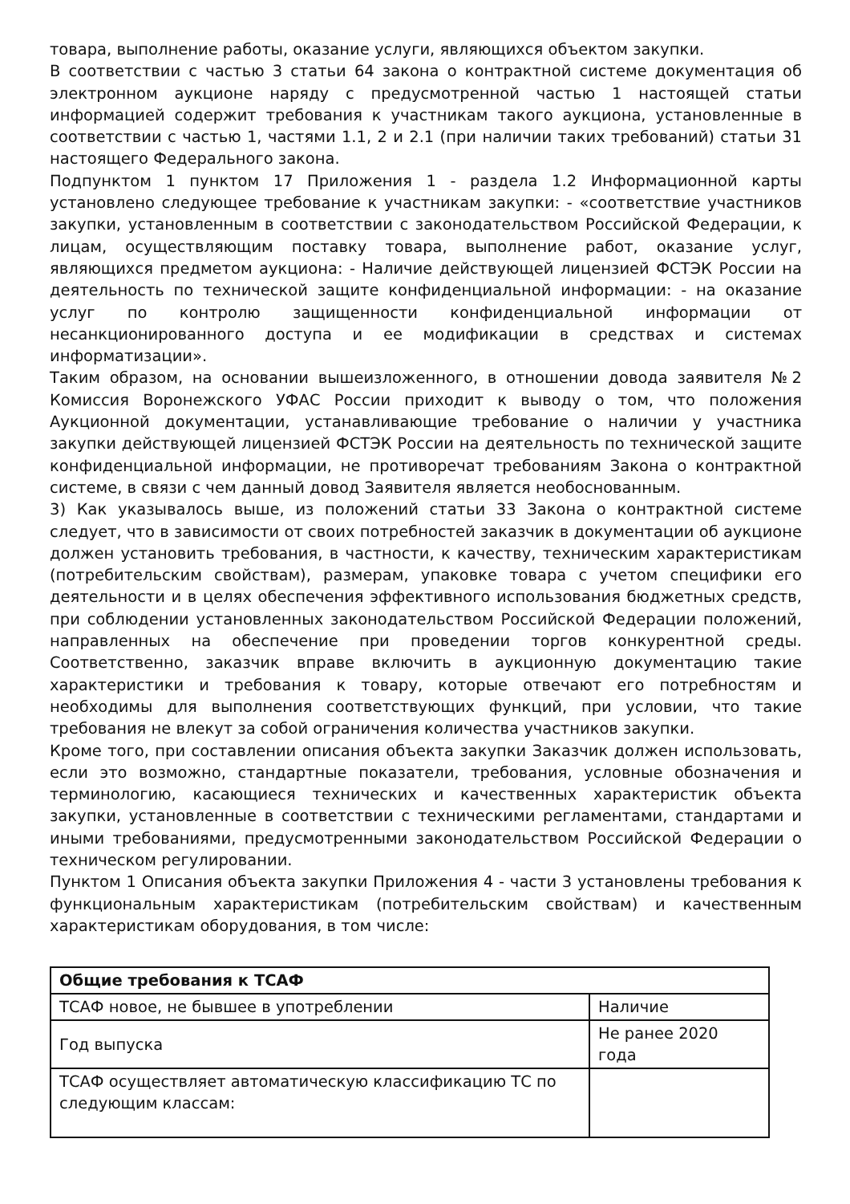товара, выполнение работы, оказание услуги, являющихся объектом закупки.
В соответствии с частью 3 статьи 64 закона о контрактной системе документация об электронном аукционе наряду с предусмотренной частью 1 настоящей статьи информацией содержит требования к участникам такого аукциона, установленные в соответствии с частью 1, частями 1.1, 2 и 2.1 (при наличии таких требований) статьи 31 настоящего Федерального закона.
Подпунктом 1 пунктом 17 Приложения 1 - раздела 1.2 Информационной карты установлено следующее требование к участникам закупки: - «соответствие участников закупки, установленным в соответствии с законодательством Российской Федерации, к лицам, осуществляющим поставку товара, выполнение работ, оказание услуг, являющихся предметом аукциона: - Наличие действующей лицензией ФСТЭК России на деятельность по технической защите конфиденциальной информации: - на оказание услуг по контролю защищенности конфиденциальной информации от несанкционированного доступа и ее модификации в средствах и системах информатизации».
Таким образом, на основании вышеизложенного, в отношении довода заявителя №2 Комиссия Воронежского УФАС России приходит к выводу о том, что положения Аукционной документации, устанавливающие требование о наличии у участника закупки действующей лицензией ФСТЭК России на деятельность по технической защите конфиденциальной информации, не противоречат требованиям Закона о контрактной системе, в связи с чем данный довод Заявителя является необоснованным.
3) Как указывалось выше, из положений статьи 33 Закона о контрактной системе следует, что в зависимости от своих потребностей заказчик в документации об аукционе должен установить требования, в частности, к качеству, техническим характеристикам (потребительским свойствам), размерам, упаковке товара с учетом специфики его деятельности и в целях обеспечения эффективного использования бюджетных средств, при соблюдении установленных законодательством Российской Федерации положений, направленных на обеспечение при проведении торгов конкурентной среды. Соответственно, заказчик вправе включить в аукционную документацию такие характеристики и требования к товару, которые отвечают его потребностям и необходимы для выполнения соответствующих функций, при условии, что такие требования не влекут за собой ограничения количества участников закупки.
Кроме того, при составлении описания объекта закупки Заказчик должен использовать, если это возможно, стандартные показатели, требования, условные обозначения и терминологию, касающиеся технических и качественных характеристик объекта закупки, установленные в соответствии с техническими регламентами, стандартами и иными требованиями, предусмотренными законодательством Российской Федерации о техническом регулировании.
Пунктом 1 Описания объекта закупки Приложения 4 - части 3 установлены требования к функциональным характеристикам (потребительским свойствам) и качественным характеристикам оборудования, в том числе:
| Общие требования к ТСАФ | |
| ТСАФ новое, не бывшее в употреблении | Наличие |
| Год выпуска | Не ранее 2020 года |
| ТСАФ осуществляет автоматическую классификацию ТС по следующим классам: | |